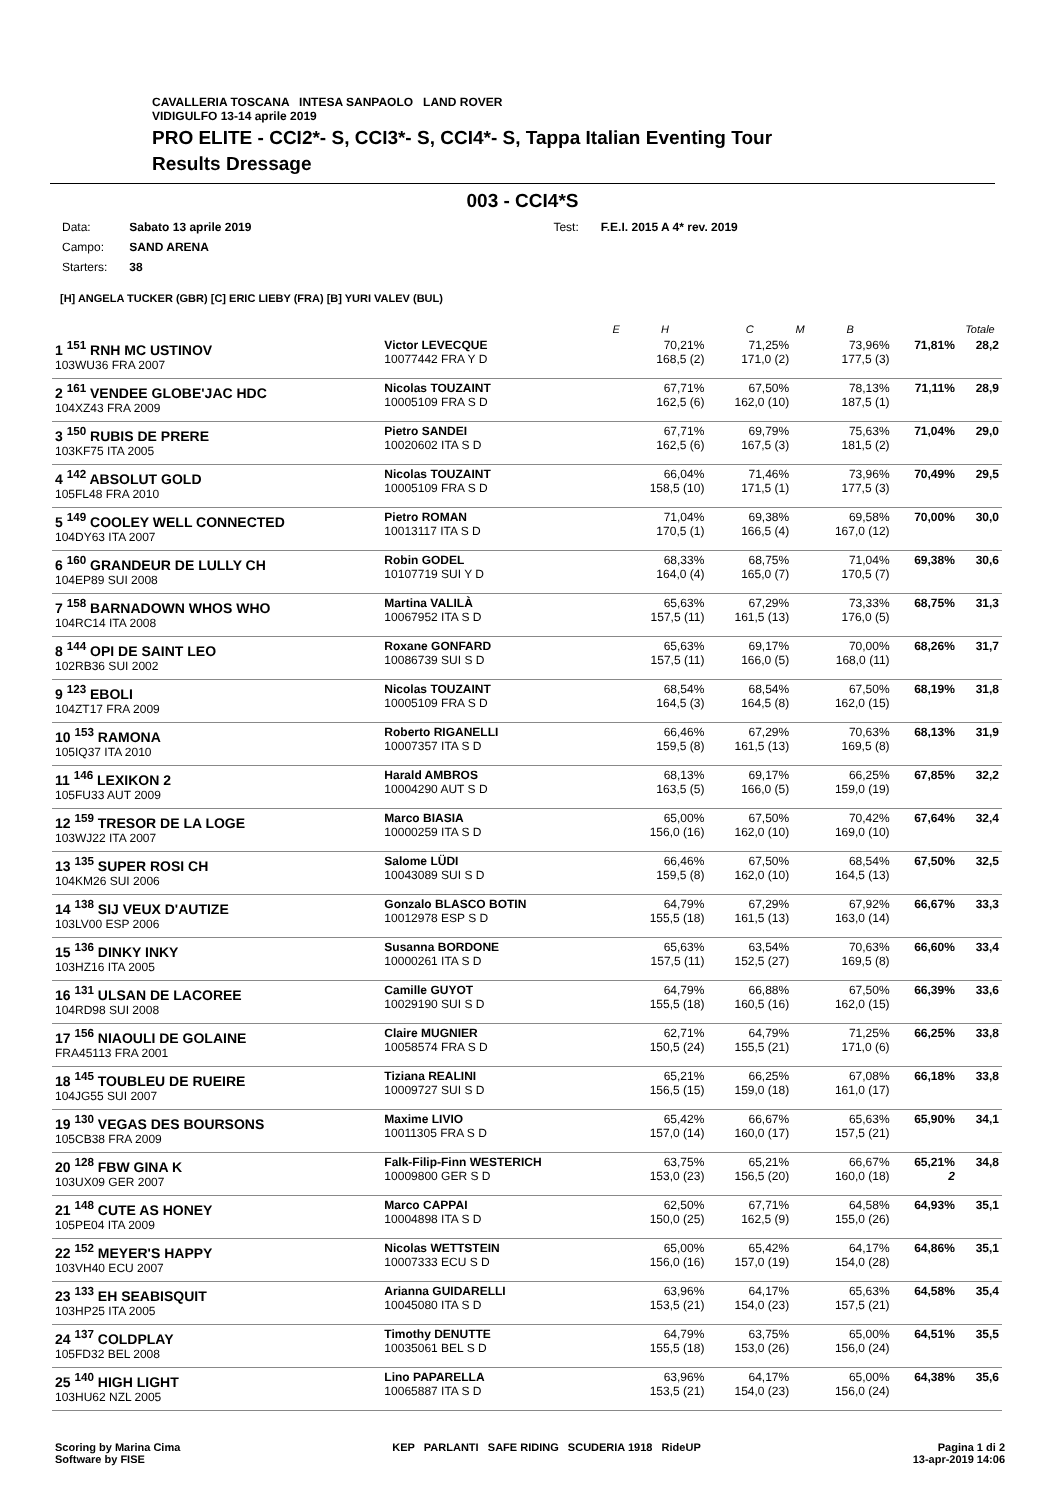CAVALLERIA TOSCANA INTESA SANPAOLO LAND ROVER
VIDIGULFO 13-14 aprile 2019
PRO ELITE - CCI2*- S, CCI3*- S, CCI4*- S, Tappa Italian Eventing Tour
Results Dressage
003 - CCI4*S
| Data: | Sabato 13 aprile 2019 | Test: | F.E.I. 2015 A 4* rev. 2019 |
| Campo: | SAND ARENA | | |
| Starters: | 38 | | |
[H] ANGELA TUCKER (GBR) [C] ERIC LIEBY (FRA) [B] YURI VALEV (BUL)
| | | E | H | C | M | B | | Totale |
| --- | --- | --- | --- | --- | --- | --- | --- | --- |
| 1 <sup>151</sup> RNH MC USTINOV 103WU36 FRA 2007 | Victor LEVECQUE 10077442 FRA Y D | | 70,21% 168,5 (2) | 71,25% 171,0 (2) | | 73,96% 177,5 (3) | 71,81% | 28,2 |
| 2 <sup>161</sup> VENDEE GLOBE'JAC HDC 104XZ43 FRA 2009 | Nicolas TOUZAINT 10005109 FRA S D | | 67,71% 162,5 (6) | 67,50% 162,0 (10) | | 78,13% 187,5 (1) | 71,11% | 28,9 |
| 3 <sup>150</sup> RUBIS DE PRERE 103KF75 ITA 2005 | Pietro SANDEI 10020602 ITA S D | | 67,71% 162,5 (6) | 69,79% 167,5 (3) | | 75,63% 181,5 (2) | 71,04% | 29,0 |
| 4 <sup>142</sup> ABSOLUT GOLD 105FL48 FRA 2010 | Nicolas TOUZAINT 10005109 FRA S D | | 66,04% 158,5 (10) | 71,46% 171,5 (1) | | 73,96% 177,5 (3) | 70,49% | 29,5 |
| 5 <sup>149</sup> COOLEY WELL CONNECTED 104DY63 ITA 2007 | Pietro ROMAN 10013117 ITA S D | | 71,04% 170,5 (1) | 69,38% 166,5 (4) | | 69,58% 167,0 (12) | 70,00% | 30,0 |
| 6 <sup>160</sup> GRANDEUR DE LULLY CH 104EP89 SUI 2008 | Robin GODEL 10107719 SUI Y D | | 68,33% 164,0 (4) | 68,75% 165,0 (7) | | 71,04% 170,5 (7) | 69,38% | 30,6 |
| 7 <sup>158</sup> BARNADOWN WHOS WHO 104RC14 ITA 2008 | Martina VALILÀ 10067952 ITA S D | | 65,63% 157,5 (11) | 67,29% 161,5 (13) | | 73,33% 176,0 (5) | 68,75% | 31,3 |
| 8 <sup>144</sup> OPI DE SAINT LEO 102RB36 SUI 2002 | Roxane GONFARD 10086739 SUI S D | | 65,63% 157,5 (11) | 69,17% 166,0 (5) | | 70,00% 168,0 (11) | 68,26% | 31,7 |
| 9 <sup>123</sup> EBOLI 104ZT17 FRA 2009 | Nicolas TOUZAINT 10005109 FRA S D | | 68,54% 164,5 (3) | 68,54% 164,5 (8) | | 67,50% 162,0 (15) | 68,19% | 31,8 |
| 10 <sup>153</sup> RAMONA 105IQ37 ITA 2010 | Roberto RIGANELLI 10007357 ITA S D | | 66,46% 159,5 (8) | 67,29% 161,5 (13) | | 70,63% 169,5 (8) | 68,13% | 31,9 |
| 11 <sup>146</sup> LEXIKON 2 105FU33 AUT 2009 | Harald AMBROS 10004290 AUT S D | | 68,13% 163,5 (5) | 69,17% 166,0 (5) | | 66,25% 159,0 (19) | 67,85% | 32,2 |
| 12 <sup>159</sup> TRESOR DE LA LOGE 103WJ22 ITA 2007 | Marco BIASIA 10000259 ITA S D | | 65,00% 156,0 (16) | 67,50% 162,0 (10) | | 70,42% 169,0 (10) | 67,64% | 32,4 |
| 13 <sup>135</sup> SUPER ROSI CH 104KM26 SUI 2006 | Salome LÜDI 10043089 SUI S D | | 66,46% 159,5 (8) | 67,50% 162,0 (10) | | 68,54% 164,5 (13) | 67,50% | 32,5 |
| 14 <sup>138</sup> SIJ VEUX D'AUTIZE 103LV00 ESP 2006 | Gonzalo BLASCO BOTIN 10012978 ESP S D | | 64,79% 155,5 (18) | 67,29% 161,5 (13) | | 67,92% 163,0 (14) | 66,67% | 33,3 |
| 15 <sup>136</sup> DINKY INKY 103HZ16 ITA 2005 | Susanna BORDONE 10000261 ITA S D | | 65,63% 157,5 (11) | 63,54% 152,5 (27) | | 70,63% 169,5 (8) | 66,60% | 33,4 |
| 16 <sup>131</sup> ULSAN DE LACOREE 104RD98 SUI 2008 | Camille GUYOT 10029190 SUI S D | | 64,79% 155,5 (18) | 66,88% 160,5 (16) | | 67,50% 162,0 (15) | 66,39% | 33,6 |
| 17 <sup>156</sup> NIAOULI DE GOLAINE FRA45113 FRA 2001 | Claire MUGNIER 10058574 FRA S D | | 62,71% 150,5 (24) | 64,79% 155,5 (21) | | 71,25% 171,0 (6) | 66,25% | 33,8 |
| 18 <sup>145</sup> TOUBLEU DE RUEIRE 104JG55 SUI 2007 | Tiziana REALINI 10009727 SUI S D | | 65,21% 156,5 (15) | 66,25% 159,0 (18) | | 67,08% 161,0 (17) | 66,18% | 33,8 |
| 19 <sup>130</sup> VEGAS DES BOURSONS 105CB38 FRA 2009 | Maxime LIVIO 10011305 FRA S D | | 65,42% 157,0 (14) | 66,67% 160,0 (17) | | 65,63% 157,5 (21) | 65,90% | 34,1 |
| 20 <sup>128</sup> FBW GINA K 103UX09 GER 2007 | Falk-Filip-Finn WESTERICH 10009800 GER S D | | 63,75% 153,0 (23) | 65,21% 156,5 (20) | | 66,67% 160,0 (18) | 65,21% 2 | 34,8 |
| 21 <sup>148</sup> CUTE AS HONEY 105PE04 ITA 2009 | Marco CAPPAI 10004898 ITA S D | | 62,50% 150,0 (25) | 67,71% 162,5 (9) | | 64,58% 155,0 (26) | 64,93% | 35,1 |
| 22 <sup>152</sup> MEYER'S HAPPY 103VH40 ECU 2007 | Nicolas WETTSTEIN 10007333 ECU S D | | 65,00% 156,0 (16) | 65,42% 157,0 (19) | | 64,17% 154,0 (28) | 64,86% | 35,1 |
| 23 <sup>133</sup> EH SEABISQUIT 103HP25 ITA 2005 | Arianna GUIDARELLI 10045080 ITA S D | | 63,96% 153,5 (21) | 64,17% 154,0 (23) | | 65,63% 157,5 (21) | 64,58% | 35,4 |
| 24 <sup>137</sup> COLDPLAY 105FD32 BEL 2008 | Timothy DENUTTE 10035061 BEL S D | | 64,79% 155,5 (18) | 63,75% 153,0 (26) | | 65,00% 156,0 (24) | 64,51% | 35,5 |
| 25 <sup>140</sup> HIGH LIGHT 103HU62 NZL 2005 | Lino PAPARELLA 10065887 ITA S D | | 63,96% 153,5 (21) | 64,17% 154,0 (23) | | 65,00% 156,0 (24) | 64,38% | 35,6 |
Scoring by Marina Cima
Software by FISE
KEP PARLANTI SAFE RIDING SCUDERIA 1918 RideUP
Pagina 1 di 2
13-apr-2019 14:06